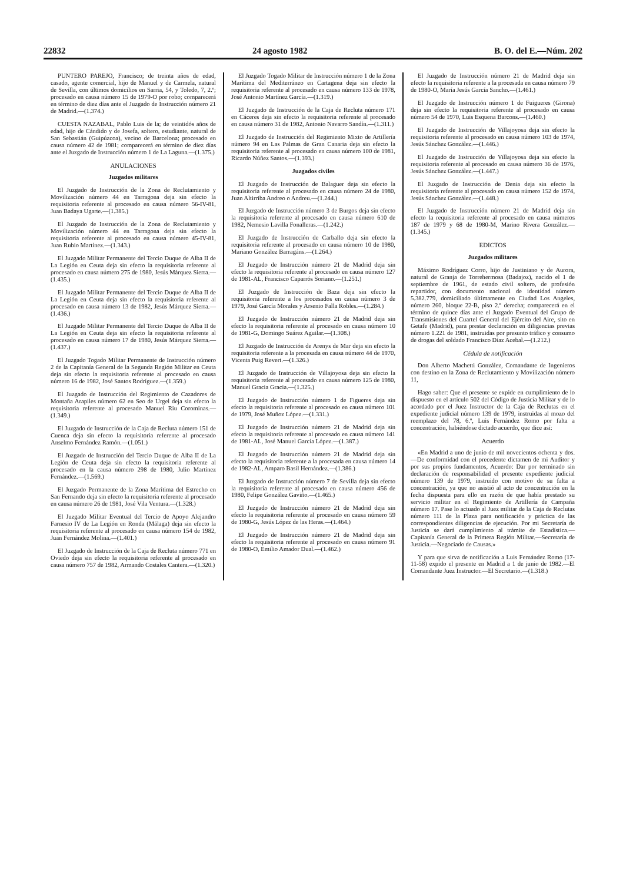22832 24 agosto 1982 B. O. del E.—Núm. 202
PUNTERO PAREJO, Francisco; de treinta años de edad, casado, agente comercial, hijo de Manuel y de Carmela, natural de Sevilla, con últimos domicilios en Sarria, 54, y Toledo, 7, 2.º; procesado en causa número 15 de 1979-O por robo; comparecerá en término de diez días ante el Juzgado de Instrucción número 21 de Madrid.—(1.374.)
CUESTA NAZABAL, Pablo Luis de la; de veintidós años de edad, hijo de Cándido y de Josefa, soltero, estudiante, natural de San Sebastián (Guipúzcoa), vecino de Barcelona; procesado en causa número 42 de 1981; comparecerá en término de diez días ante el Juzgado de Instrucción número 1 de La Laguna.—(1.375.)
ANULACIONES
Juzgados militares
El Juzgado de Instrucción de la Zona de Reclutamiento y Movilización número 44 en Tarragona deja sin efecto la requisitoria referente al procesado en causa número 56-IV-81, Juan Badaya Ugarte.—(1.385.)
El Juzgado de Instrucción de la Zona de Reclutamiento y Movilización número 44 en Tarragona deja sin efecto la requisitoria referente al procesado en causa número 45-IV-81, Juan Rubio Martínez.—(1.343.)
El Juzgado Militar Permanente del Tercio Duque de Alba II de La Legión en Ceuta deja sin efecto la requisitoria referente al procesado en causa número 275 de 1980, Jesús Márquez Sierra.—(1.435.)
El Juzgado Militar Permanente del Tercio Duque de Alba II de La Legión en Ceuta deja sin efecto la requisitoria referente al procesado en causa número 13 de 1982, Jesús Márquez Sierra.—(1.436.)
El Juzgado Militar Permanente del Tercio Duque de Alba II de La Legión en Ceuta deja sin efecto la requisitoria referente al procesado en causa número 17 de 1980, Jesús Márquez Sierra.—(1.437.)
El Juzgado Togado Militar Permanente de Instrucción número 2 de la Capitanía General de la Segunda Región Militar en Ceuta deja sin efecto la requisitoria referente al procesado en causa número 16 de 1982, José Santos Rodríguez.—(1.359.)
El Juzgado de Instrucción del Regimiento de Cazadores de Montaña Arapiles número 62 en Seo de Urgel deja sin efecto la requisitoria referente al procesado Manuel Riu Corominas.—(1.349.)
El Juzgado de Instrucción de la Caja de Recluta número 151 de Cuenca deja sin efecto la requisitoria referente al procesado Anselmo Fernández Ramón.—(1.051.)
El Juzgado de Instrucción del Tercio Duque de Alba II de La Legión de Ceuta deja sin efecto la requisitoria referente al procesado en la causa número 298 de 1980, Julio Martínez Fernández.—(1.569.)
El Juzgado Permanente de la Zona Marítima del Estrecho en San Fernando deja sin efecto la requisitoria referente al procesado en causa número 26 de 1981, José Vila Ventura.—(1.328.)
El Juzgado Militar Eventual del Tercio de Apoyo Alejandro Farnesio IV de La Legión en Ronda (Málaga) deja sin efecto la requisitoria referente al procesado en causa número 154 de 1982, Juan Fernández Molina.—(1.401.)
El Juzgado de Instrucción de la Caja de Recluta número 771 en Oviedo deja sin efecto la requisitoria referente al procesado en causa número 757 de 1982, Armando Costales Cantera.—(1.320.)
El Juzgado Togado Militar de Instrucción número 1 de la Zona Marítima del Mediterráneo en Cartagena deja sin efecto la requisitoria referente al procesado en causa número 133 de 1978, José Antonio Martínez García.—(1.319.)
El Juzgado de Instrucción de la Caja de Recluta número 171 en Cáceres deja sin efecto la requisitoria referente al procesado en causa número 31 de 1982, Antonio Navarro Sandín.—(1.311.)
El Juzgado de Instrucción del Regimiento Mixto de Artillería número 94 en Las Palmas de Gran Canaria deja sin efecto la requisitoria referente al procesado en causa número 100 de 1981, Ricardo Núñez Santos.—(1.393.)
Juzgados civiles
El Juzgado de Instrucción de Balaguer deja sin efecto la requisitoria referente al procesado en causa número 24 de 1980, Juan Altirriba Andreo o Andreu.—(1.244.)
El Juzgado de Instrucción número 3 de Burgos deja sin efecto la requisitoria referente al procesado en causa número 610 de 1982, Nemesio Lavilla Fonalleras.—(1.242.)
El Juzgado de Instrucción de Carballo deja sin efecto la requisitoria referente al procesado en causa número 10 de 1980, Mariano González Barragáns.—(1.264.)
El Juzgado de Instrucción número 21 de Madrid deja sin efecto la requisitoria referente al procesado en causa número 127 de 1981-AL, Francisco Caparrós Soriano.—(1.251.)
El Juzgado de Instrucción de Baza deja sin efecto la requisitoria referente a los procesados en causa número 3 de 1979, José García Morales y Arsenio Falla Robles.—(1.284.)
El Juzgado de Instrucción número 21 de Madrid deja sin efecto la requisitoria referente al procesado en causa número 10 de 1981-G, Domingo Suárez Aguilar.—(1.308.)
El Juzgado de Instrucción de Arenys de Mar deja sin efecto la requisitoria referente a la procesada en causa número 44 de 1970, Vicenta Puig Revert.—(1.326.)
El Juzgado de Instrucción de Villajoyosa deja sin efecto la requisitoria referente al procesado en causa número 125 de 1980, Manuel Gracia Gracia.—(1.325.)
El Juzgado de Instrucción número 1 de Figueres deja sin efecto la requisitoria referente al procesado en causa número 101 de 1979, José Muñoz López.—(1.331.)
El Juzgado de Instrucción número 21 de Madrid deja sin efecto la requisitoria referente al procesado en causa número 141 de 1981-AL, José Manuel García López.—(1.387.)
El Juzgado de Instrucción número 21 de Madrid deja sin efecto la requisitoria referente a la procesada en causa número 14 de 1982-AL, Amparo Basil Hernández.—(1.386.)
El Juzgado de Instrucción número 7 de Sevilla deja sin efecto la requisitoria referente al procesado en causa número 456 de 1980, Felipe González Gaviño.—(1.465.)
El Juzgado de Instrucción número 21 de Madrid deja sin efecto la requisitoria referente al procesado en causa número 59 de 1980-G, Jesús López de las Heras.—(1.464.)
El Juzgado de Instrucción número 21 de Madrid deja sin efecto la requisitoria referente al procesado en causa número 91 de 1980-O, Emilio Amador Dual.—(1.462.)
El Juzgado de Instrucción número 21 de Madrid deja sin efecto la requisitoria referente a la procesada en causa número 79 de 1980-O, María Jesús García Sancho.—(1.461.)
El Juzgado de Instrucción número 1 de Fuigueres (Girona) deja sin efecto la requisitoria referente al procesado en causa número 54 de 1970, Luis Esquena Barcons.—(1.460.)
El Juzgado de Instrucción de Villajoyosa deja sin efecto la requisitoria referente al procesado en causa número 103 de 1974, Jesús Sánchez González.—(1.446.)
El Juzgado de Instrucción de Villajoyosa deja sin efecto la requisitoria referente al procesado en causa número 36 de 1976, Jesús Sánchez González.—(1.447.)
El Juzgado de Instrucción de Denia deja sin efecto la requisitoria referente al procesado en causa número 152 de 1974, Jesús Sánchez González.—(1.448.)
El Juzgado de Instrucción número 21 de Madrid deja sin efecto la requisitoria referente al procesado en causa números 187 de 1979 y 68 de 1980-M, Marino Rivera González.—(1.345.)
EDICTOS
Juzgados militares
Máximo Rodríguez Corro, hijo de Justiniano y de Aurora, natural de Granja de Torrehermosa (Badajoz), nacido el 1 de septiembre de 1961, de estado civil soltero, de profesión repartidor, con documento nacional de identidad número 5.382.779, domiciliado últimamente en Ciudad Los Angeles, número 260, bloque 22-B, piso 2.º derecha; comparecerá en el término de quince días ante el Juzgado Eventual del Grupo de Transmisiones del Cuartel General del Ejército del Aire, sito en Getafe (Madrid), para prestar declaración en diligencias previas número 1.221 de 1981, instruidas por presunto tráfico y consumo de drogas del soldado Francisco Díaz Acebal.—(1.212.)
Cédula de notificación
Don Alberto Machetti González, Comandante de Ingenieros con destino en la Zona de Reclutamiento y Movilización número 11,
Hago saber: Que el presente se expide en cumplimiento de lo dispuesto en el artículo 502 del Código de Justicia Militar y de lo acordado por el Juez Instructor de la Caja de Reclutas en el expediente judicial número 139 de 1979, instruidas al mozo del reemplazo del 78, 6.º, Luis Fernández Romo por falta a concentración, habiéndose dictado acuerdo, que dice así:
Acuerdo
«En Madrid a uno de junio de mil novecientos ochenta y dos.—De conformidad con el precedente dictamen de mi Auditor y por sus propios fundamentos, Acuerdo: Dar por terminado sin declaración de responsabilidad el presente expediente judicial número 139 de 1979, instruido con motivo de su falta a concentración, ya que no asistió al acto de concentración en la fecha dispuesta para ello en razón de que había prestado su servicio militar en el Regimiento de Artillería de Campaña número 17. Pase lo actuado al Juez militar de la Caja de Reclutas número 111 de la Plaza para notificación y práctica de las correspondientes diligencias de ejecución. Por mi Secretaría de Justicia se dará cumplimiento al trámite de Estadística.—Capitanía General de la Primera Región Militar.—Secretaría de Justicia.—Negociado de Causas.»
Y para que sirva de notificación a Luis Fernández Romo (17-11-58) expido el presente en Madrid a 1 de junio de 1982.—El Comandante Juez Instructor.—El Secretario.—(1.318.)